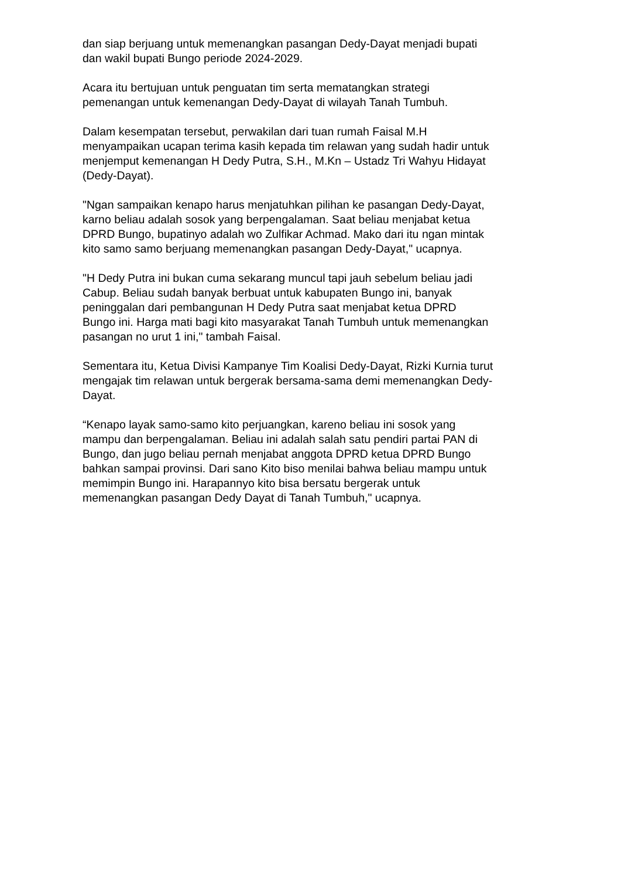dan siap berjuang untuk memenangkan pasangan Dedy-Dayat menjadi bupati
dan wakil bupati Bungo periode 2024-2029.
Acara itu bertujuan untuk penguatan tim serta mematangkan strategi
pemenangan untuk kemenangan Dedy-Dayat di wilayah Tanah Tumbuh.
Dalam kesempatan tersebut, perwakilan dari tuan rumah Faisal M.H
menyampaikan ucapan terima kasih kepada tim relawan yang sudah hadir untuk
menjemput kemenangan H Dedy Putra, S.H., M.Kn – Ustadz Tri Wahyu Hidayat
(Dedy-Dayat).
"Ngan sampaikan kenapo harus menjatuhkan pilihan ke pasangan Dedy-Dayat,
karno beliau adalah sosok yang berpengalaman. Saat beliau menjabat ketua
DPRD Bungo, bupatinyo adalah wo Zulfikar Achmad. Mako dari itu ngan mintak
kito samo samo berjuang memenangkan pasangan Dedy-Dayat," ucapnya.
"H Dedy Putra ini bukan cuma sekarang muncul tapi jauh sebelum beliau jadi
Cabup. Beliau sudah banyak berbuat untuk kabupaten Bungo ini, banyak
peninggalan dari pembangunan H Dedy Putra saat menjabat ketua DPRD
Bungo ini. Harga mati bagi kito masyarakat Tanah Tumbuh untuk memenangkan
pasangan no urut 1 ini," tambah Faisal.
Sementara itu, Ketua Divisi Kampanye Tim Koalisi Dedy-Dayat, Rizki Kurnia turut
mengajak tim relawan untuk bergerak bersama-sama demi memenangkan Dedy-
Dayat.
“Kenapo layak samo-samo kito perjuangkan, kareno beliau ini sosok yang
mampu dan berpengalaman. Beliau ini adalah salah satu pendiri partai PAN di
Bungo, dan jugo beliau pernah menjabat anggota DPRD ketua DPRD Bungo
bahkan sampai provinsi. Dari sano Kito biso menilai bahwa beliau mampu untuk
memimpin Bungo ini. Harapannyo kito bisa bersatu bergerak untuk
memenangkan pasangan Dedy Dayat di Tanah Tumbuh," ucapnya.